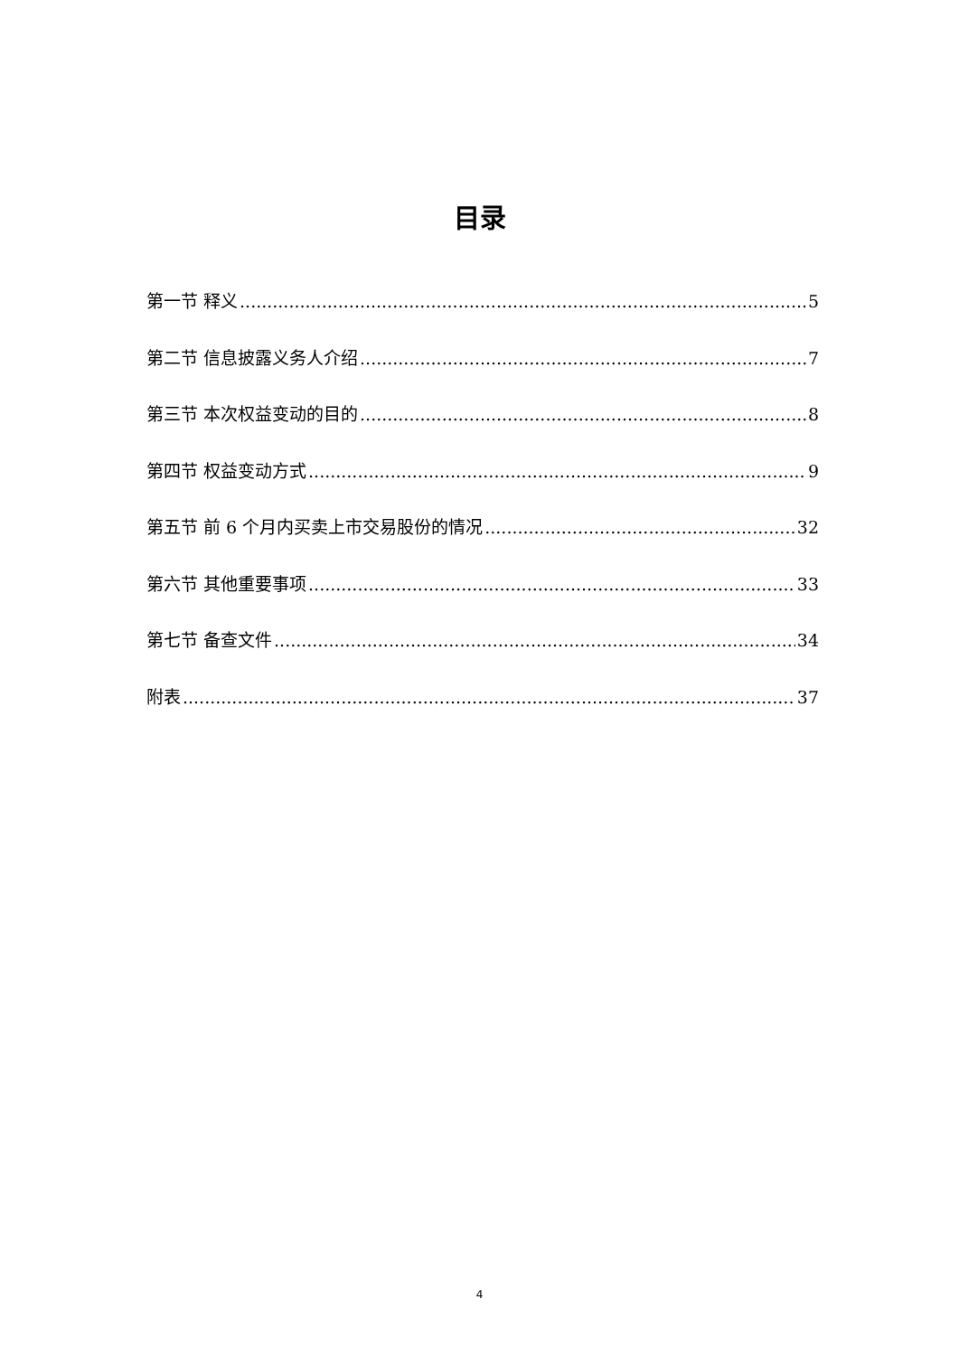目录
第一节 释义 5
第二节 信息披露义务人介绍 7
第三节 本次权益变动的目的 8
第四节 权益变动方式 9
第五节 前 6 个月内买卖上市交易股份的情况 32
第六节 其他重要事项 33
第七节 备查文件 34
附表 37
4